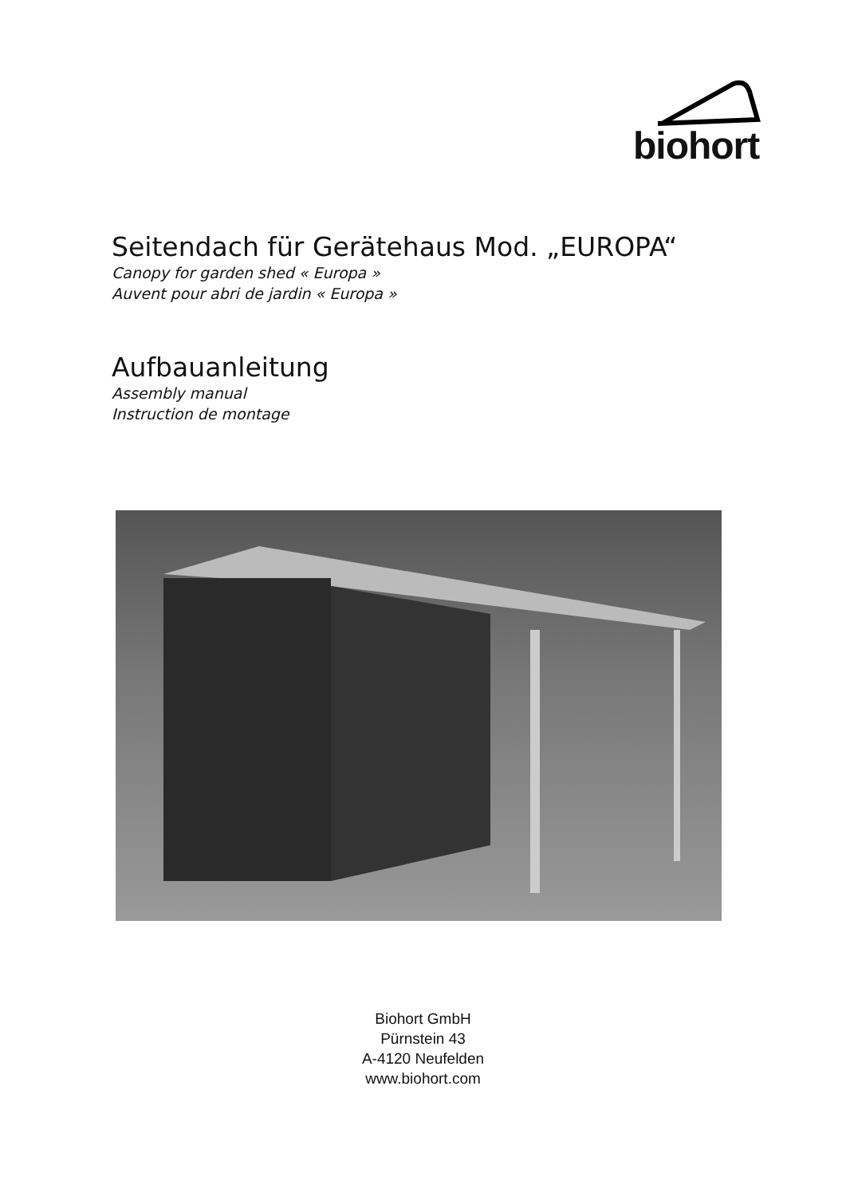biohort
Seitendach für Gerätehaus Mod. „EUROPA“
Canopy for garden shed « Europa »
Auvent pour abri de jardin « Europa »
Aufbauanleitung
Assembly manual
Instruction de montage
Biohort GmbH
Pürnstein 43
A-4120 Neufelden
www.biohort.com